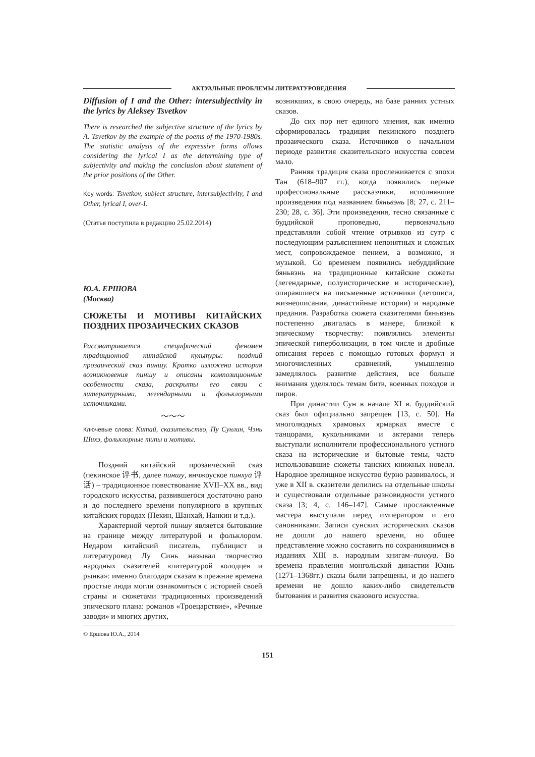АКТУАЛЬНЫЕ ПРОБЛЕМЫ ЛИТЕРАТУРОВЕДЕНИЯ
Diffusion of I and the Other: intersubjectivity in the lyrics by Aleksey Tsvetkov
There is researched the subjective structure of the lyrics by A. Tsvetkov by the example of the poems of the 1970-1980s. The statistic analysis of the expressive forms allows considering the lyrical I as the determining type of subjectivity and making the conclusion about statement of the prior positions of the Other.
Key words: Tsvetkov, subject structure, intersubjectivity, I and Other, lyrical I, over-I.
(Статья поступила в редакцию 25.02.2014)
Ю.А. ЕРШОВА
(Москва)
СЮЖЕТЫ И МОТИВЫ КИТАЙСКИХ ПОЗДНИХ ПРОЗАИЧЕСКИХ СКАЗОВ
Рассматривается специфический феномен традиционной китайской культуры: поздний прозаический сказ пиншу. Кратко изложена история возникновения пиншу и описаны композиционные особенности сказа, раскрыты его связи с литературными, легендарными и фольклорными источниками.
〜〜〜
Ключевые слова: Китай, сказительство, Пу Сунлин, Чэнь Шихэ, фольклорные типы и мотивы.
Поздний китайский прозаический сказ (пекинское 评书, далее пиншу, янчжоуское пинхуа 评话) – традиционное повествование XVII–XX вв., вид городского искусства, развившегося достаточно рано и до последнего времени популярного в крупных китайских городах (Пекин, Шанхай, Нанкин и т.д.).
Характерной чертой пиншу является бытование на границе между литературой и фольклором. Недаром китайский писатель, публицист и литературовед Лу Синь называл творчество народных сказителей «литературой колодцев и рынка»: именно благодаря сказам в прежние времена простые люди могли ознакомиться с историей своей страны и сюжетами традиционных произведений эпического плана: романов «Троецарствие», «Речные заводи» и многих других,
возникших, в свою очередь, на базе ранних устных сказов.
До сих пор нет единого мнения, как именно сформировалась традиция пекинского позднего прозаического сказа. Источников о начальном периоде развития сказительского искусства совсем мало.
Ранняя традиция сказа прослеживается с эпохи Тан (618–907 гг.), когда появились первые профессиональные рассказчики, исполнявшие произведения под названием бяньвэнь [8; 27, с. 211–230; 28, с. 36]. Эти произведения, тесно связанные с буддийской проповедью, первоначально представляли собой чтение отрывков из сутр с последующим разъяснением непонятных и сложных мест, сопровождаемое пением, а возможно, и музыкой. Со временем появились небуддийские бяньвэнь на традиционные китайские сюжеты (легендарные, полуисторические и исторические), опиравшиеся на письменные источники (летописи, жизнеописания, династийные истории) и народные предания. Разработка сюжета сказителями бяньвэнь постепенно двигалась в манере, близкой к эпическому творчеству: появлялись элементы эпической гиперболизации, в том числе и дробные описания героев с помощью готовых формул и многочисленных сравнений, умышленно замедлялось развитие действия, все больше внимания уделялось темам битв, военных походов и пиров.
При династии Сун в начале XI в. буддийский сказ был официально запрещен [13, с. 50]. На многолюдных храмовых ярмарках вместе с танцорами, кукольниками и актерами теперь выступали исполнители профессионального устного сказа на исторические и бытовые темы, часто использовавшие сюжеты танских книжных новелл. Народное зрелищное искусство бурно развивалось, и уже в XII в. сказители делились на отдельные школы и существовали отдельные разновидности устного сказа [3; 4, с. 146–147]. Самые прославленные мастера выступали перед императором и его сановниками. Записи сунских исторических сказов не дошли до нашего времени, но общее представление можно составить по сохранившимся в изданиях XIII в. народным книгам–пинхуа. Во времена правления монгольской династии Юань (1271–1368гг.) сказы были запрещены, и до нашего времени не дошло каких-либо свидетельств бытования и развития сказового искусства.
© Ершова Ю.А., 2014
151